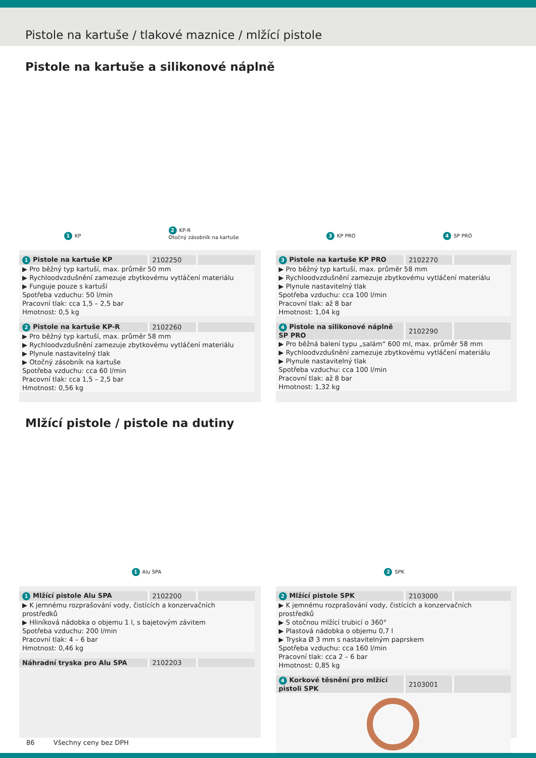Pistole na kartuše / tlakové maznice / mlžící pistole
Pistole na kartuše a silikonové náplně
1 KP 2 KP-R
Otočný zásobník na kartuše 3 KP PRO 4 SP PRO
| 1 Pistole na kartuše KP | 2102250 | |
| --- | --- | --- |
| ▶ Pro běžný typ kartuší, max. průměr 50 mm ▶ Rychloodvzdušnění zamezuje zbytkovému vytláčení materiálu ▶ Funguje pouze s kartuší Spotřeba vzduchu: 50 l/min Pracovní tlak: cca 1,5 – 2,5 bar Hmotnost: 0,5 kg | | |
| 2 Pistole na kartuše KP-R | 2102260 | |
| --- | --- | --- |
| ▶ Pro běžný typ kartuší, max. průměr 58 mm ▶ Rychloodvzdušnění zamezuje zbytkovému vytláčení materiálu ▶ Plynule nastavitelný tlak ▶ Otočný zásobník na kartuše Spotřeba vzduchu: cca 60 l/min Pracovní tlak: cca 1,5 – 2,5 bar Hmotnost: 0,56 kg | | |
| 3 Pistole na kartuše KP PRO | 2102270 | |
| --- | --- | --- |
| ▶ Pro běžný typ kartuší, max. průměr 58 mm ▶ Rychloodvzdušnění zamezuje zbytkovému vytláčení materiálu ▶ Plynule nastavitelný tlak Spotřeba vzduchu: cca 100 l/min Pracovní tlak: až 8 bar Hmotnost: 1,04 kg | | |
| 4 Pistole na silikonové náplně SP PRO | 2102290 | |
| --- | --- | --- |
| ▶ Pro běžná balení typu „salám“ 600 ml, max. průměr 58 mm ▶ Rychloodvzdušnění zamezuje zbytkovému vytláčení materiálu ▶ Plynule nastavitelný tlak Spotřeba vzduchu: cca 100 l/min Pracovní tlak: až 8 bar Hmotnost: 1,32 kg | | |
Mlžící pistole / pistole na dutiny
1 Alu SPA 2 SPK
| 1 Mlžící pistole Alu SPA | 2102200 | |
| --- | --- | --- |
| ▶ K jemnému rozprašování vody, čistících a konzervačních prostředků ▶ Hliníková nádobka o objemu 1 l, s bajetovým závitem Spotřeba vzduchu: 200 l/min Pracovní tlak: 4 – 6 bar Hmotnost: 0,46 kg | | |
| Náhradní tryska pro Alu SPA | 2102203 | |
| --- | --- | --- |
| 2 Mlžící pistole SPK | 2103000 | |
| --- | --- | --- |
| ▶ K jemnému rozprašování vody, čistících a konzervačních prostředků ▶ S otočnou mlžící trubicí o 360° ▶ Plastová nádobka o objemu 0,7 l ▶ Tryska Ø 3 mm s nastavitelným paprskem Spotřeba vzduchu: cca 160 l/min Pracovní tlak: cca 2 – 6 bar Hmotnost: 0,85 kg | | |
| 4 Korkové těsnění pro mlžící pistoli SPK | 2103001 | |
| --- | --- | --- |
86 Všechny ceny bez DPH